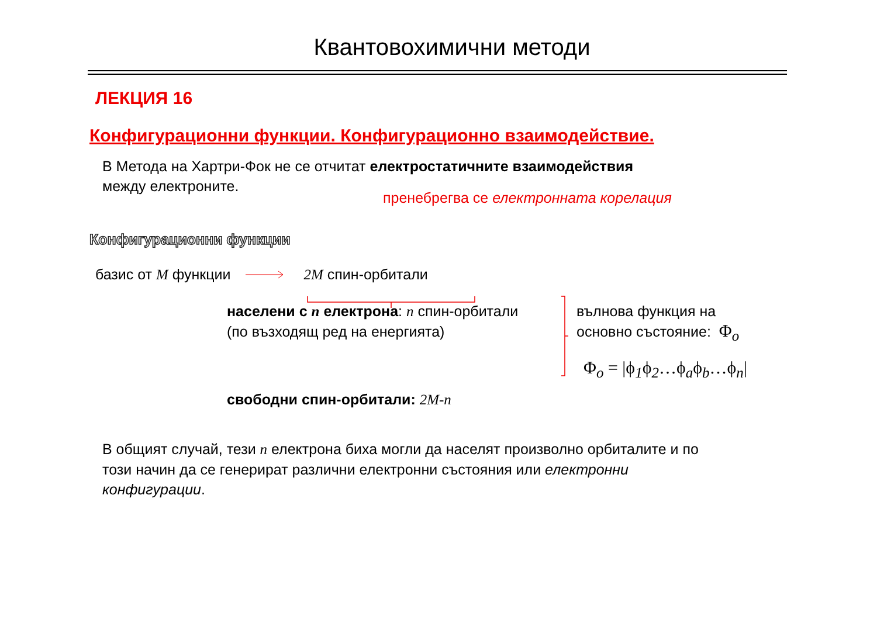Квантовохимични методи
ЛЕКЦИЯ 16
Конфигурационни функции. Конфигурационно взаимодействие.
В Метода на Хартри-Фок не се отчитат електростатичните взаимодействия
между електроните.
пренебрегва се електронната корелация
Конфигурационни функции
базис от M функции 2M спин-орбитали
населени с n електрона: n спин-орбитали
(по възходящ ред на енергията)
вълнова функция на
основно състояние: Φ<sub>o</sub>
Φ<sub>o</sub> = |ϕ<sub>1</sub>ϕ<sub>2</sub>…ϕ<sub>a</sub>ϕ<sub>b</sub>…ϕ<sub>n</sub>|
свободни спин-орбитали: 2M-n
В общият случай, тези n електрона биха могли да населят произволно орбиталите и по
този начин да се генерират различни електронни състояния или електронни
конфигурации.